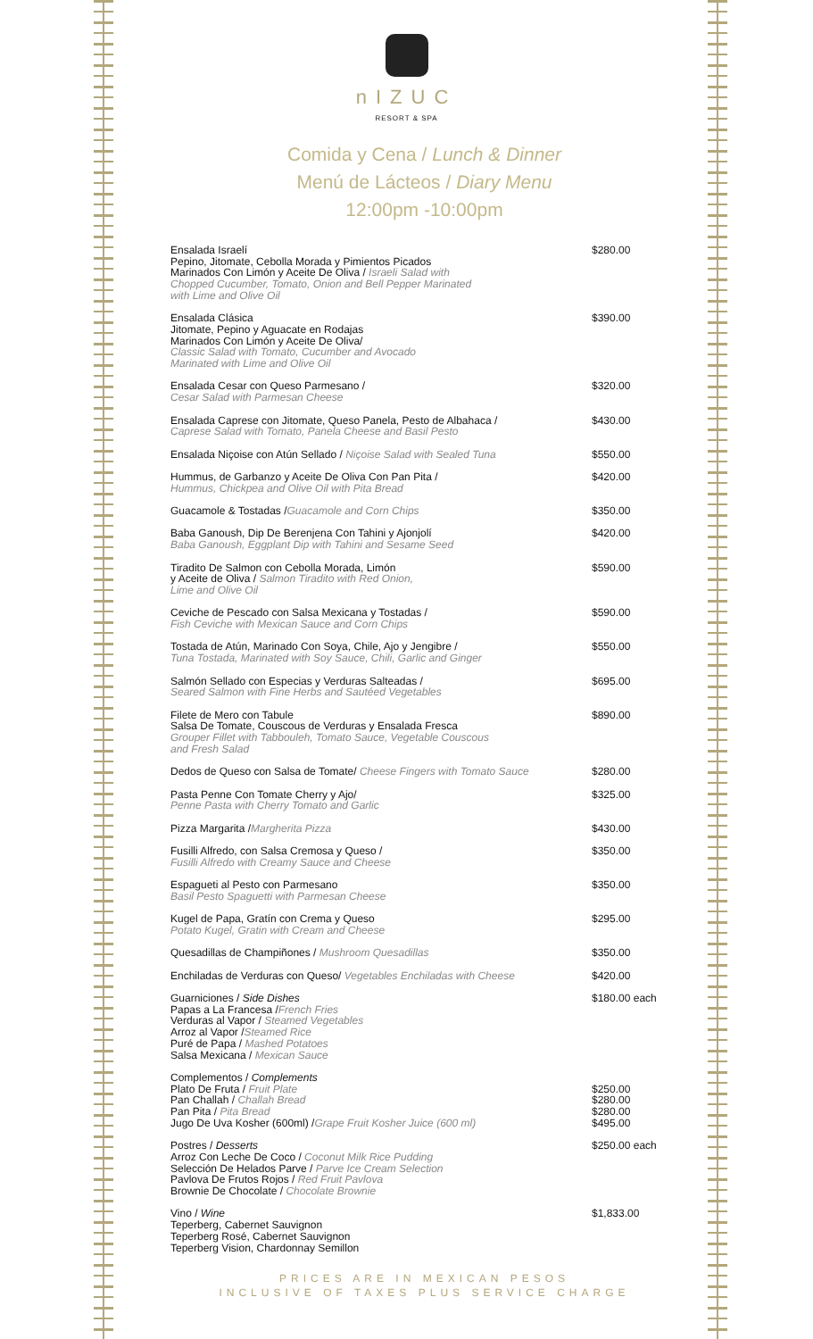nIZUC
RESORT & SPA
Comida y Cena / Lunch & Dinner
Menú de Lácteos / Diary Menu
12:00pm -10:00pm
Ensalada Israelí
Pepino, Jitomate, Cebolla Morada y Pimientos Picados
Marinados Con Limón y Aceite De Oliva / Israeli Salad with
Chopped Cucumber, Tomato, Onion and Bell Pepper Marinated
with Lime and Olive Oil
$280.00
Ensalada Clásica
Jitomate, Pepino y Aguacate en Rodajas
Marinados Con Limón y Aceite De Oliva/
Classic Salad with Tomato, Cucumber and Avocado
Marinated with Lime and Olive Oil
$390.00
Ensalada Cesar con Queso Parmesano /
Cesar Salad with Parmesan Cheese
$320.00
Ensalada Caprese con Jitomate, Queso Panela, Pesto de Albahaca /
Caprese Salad with Tomato, Panela Cheese and Basil Pesto
$430.00
Ensalada Niçoise con Atún Sellado / Niçoise Salad with Sealed Tuna
$550.00
Hummus, de Garbanzo y Aceite De Oliva Con Pan Pita /
Hummus, Chickpea and Olive Oil with Pita Bread
$420.00
Guacamole & Tostadas /Guacamole and Corn Chips $350.00
Baba Ganoush, Dip De Berenjena Con Tahini y Ajonjolí
Baba Ganoush, Eggplant Dip with Tahini and Sesame Seed
$420.00
Tiradito De Salmon con Cebolla Morada, Limón
y Aceite de Oliva / Salmon Tiradito with Red Onion,
Lime and Olive Oil
$590.00
Ceviche de Pescado con Salsa Mexicana y Tostadas /
Fish Ceviche with Mexican Sauce and Corn Chips
$590.00
Tostada de Atún, Marinado Con Soya, Chile, Ajo y Jengibre /
Tuna Tostada, Marinated with Soy Sauce, Chili, Garlic and Ginger
$550.00
Salmón Sellado con Especias y Verduras Salteadas /
Seared Salmon with Fine Herbs and Sautéed Vegetables
$695.00
Filete de Mero con Tabule
Salsa De Tomate, Couscous de Verduras y Ensalada Fresca
Grouper Fillet with Tabbouleh, Tomato Sauce, Vegetable Couscous
and Fresh Salad
$890.00
Dedos de Queso con Salsa de Tomate/ Cheese Fingers with Tomato Sauce
$280.00
Pasta Penne Con Tomate Cherry y Ajo/
Penne Pasta with Cherry Tomato and Garlic
$325.00
Pizza Margarita /Margherita Pizza $430.00
Fusilli Alfredo, con Salsa Cremosa y Queso /
Fusilli Alfredo with Creamy Sauce and Cheese
$350.00
Espagueti al Pesto con Parmesano
Basil Pesto Spaguetti with Parmesan Cheese
$350.00
Kugel de Papa, Gratín con Crema y Queso
Potato Kugel, Gratin with Cream and Cheese
$295.00
Quesadillas de Champiñones / Mushroom Quesadillas $350.00
Enchiladas de Verduras con Queso/ Vegetables Enchiladas with Cheese
$420.00
Guarniciones / Side Dishes
Papas a La Francesa /French Fries
Verduras al Vapor / Steamed Vegetables
Arroz al Vapor /Steamed Rice
Puré de Papa / Mashed Potatoes
Salsa Mexicana / Mexican Sauce
$180.00 each
Complementos / Complements
Plato De Fruta / Fruit Plate
Pan Challah / Challah Bread
Pan Pita / Pita Bread
Jugo De Uva Kosher (600ml) /Grape Fruit Kosher Juice (600 ml)
$250.00
$280.00
$280.00
$495.00
Postres / Desserts
Arroz Con Leche De Coco / Coconut Milk Rice Pudding
Selección De Helados Parve / Parve Ice Cream Selection
Pavlova De Frutos Rojos / Red Fruit Pavlova
Brownie De Chocolate / Chocolate Brownie
$250.00 each
Vino / Wine
Teperberg, Cabernet Sauvignon
Teperberg Rosé, Cabernet Sauvignon
Teperberg Vision, Chardonnay Semillon
$1,833.00
PRICES ARE IN MEXICAN PESOS
INCLUSIVE OF TAXES PLUS SERVICE CHARGE